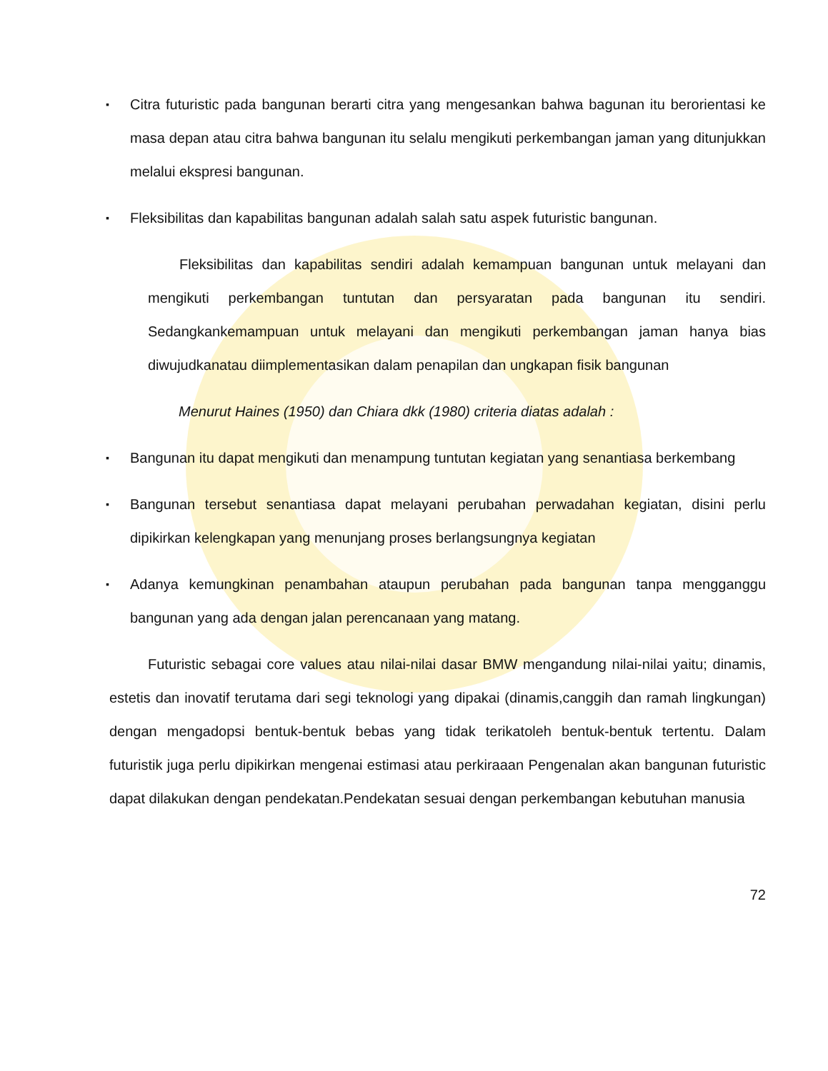▪ Citra futuristic pada bangunan berarti citra yang mengesankan bahwa bagunan itu berorientasi ke masa depan atau citra bahwa bangunan itu selalu mengikuti perkembangan jaman yang ditunjukkan melalui ekspresi bangunan.
▪ Fleksibilitas dan kapabilitas bangunan adalah salah satu aspek futuristic bangunan.
Fleksibilitas dan kapabilitas sendiri adalah kemampuan bangunan untuk melayani dan mengikuti perkembangan tuntutan dan persyaratan pada bangunan itu sendiri. Sedangkankemampuan untuk melayani dan mengikuti perkembangan jaman hanya bias diwujudkanatau diimplementasikan dalam penapilan dan ungkapan fisik bangunan
Menurut Haines (1950) dan Chiara dkk (1980) criteria diatas adalah :
▪ Bangunan itu dapat mengikuti dan menampung tuntutan kegiatan yang senantiasa berkembang
▪ Bangunan tersebut senantiasa dapat melayani perubahan perwadahan kegiatan, disini perlu dipikirkan kelengkapan yang menunjang proses berlangsungnya kegiatan
▪ Adanya kemungkinan penambahan ataupun perubahan pada bangunan tanpa mengganggu bangunan yang ada dengan jalan perencanaan yang matang.
Futuristic sebagai core values atau nilai-nilai dasar BMW mengandung nilai-nilai yaitu; dinamis, estetis dan inovatif terutama dari segi teknologi yang dipakai (dinamis,canggih dan ramah lingkungan) dengan mengadopsi bentuk-bentuk bebas yang tidak terikatoleh bentuk-bentuk tertentu. Dalam futuristik juga perlu dipikirkan mengenai estimasi atau perkiraaan Pengenalan akan bangunan futuristic dapat dilakukan dengan pendekatan.Pendekatan sesuai dengan perkembangan kebutuhan manusia
72